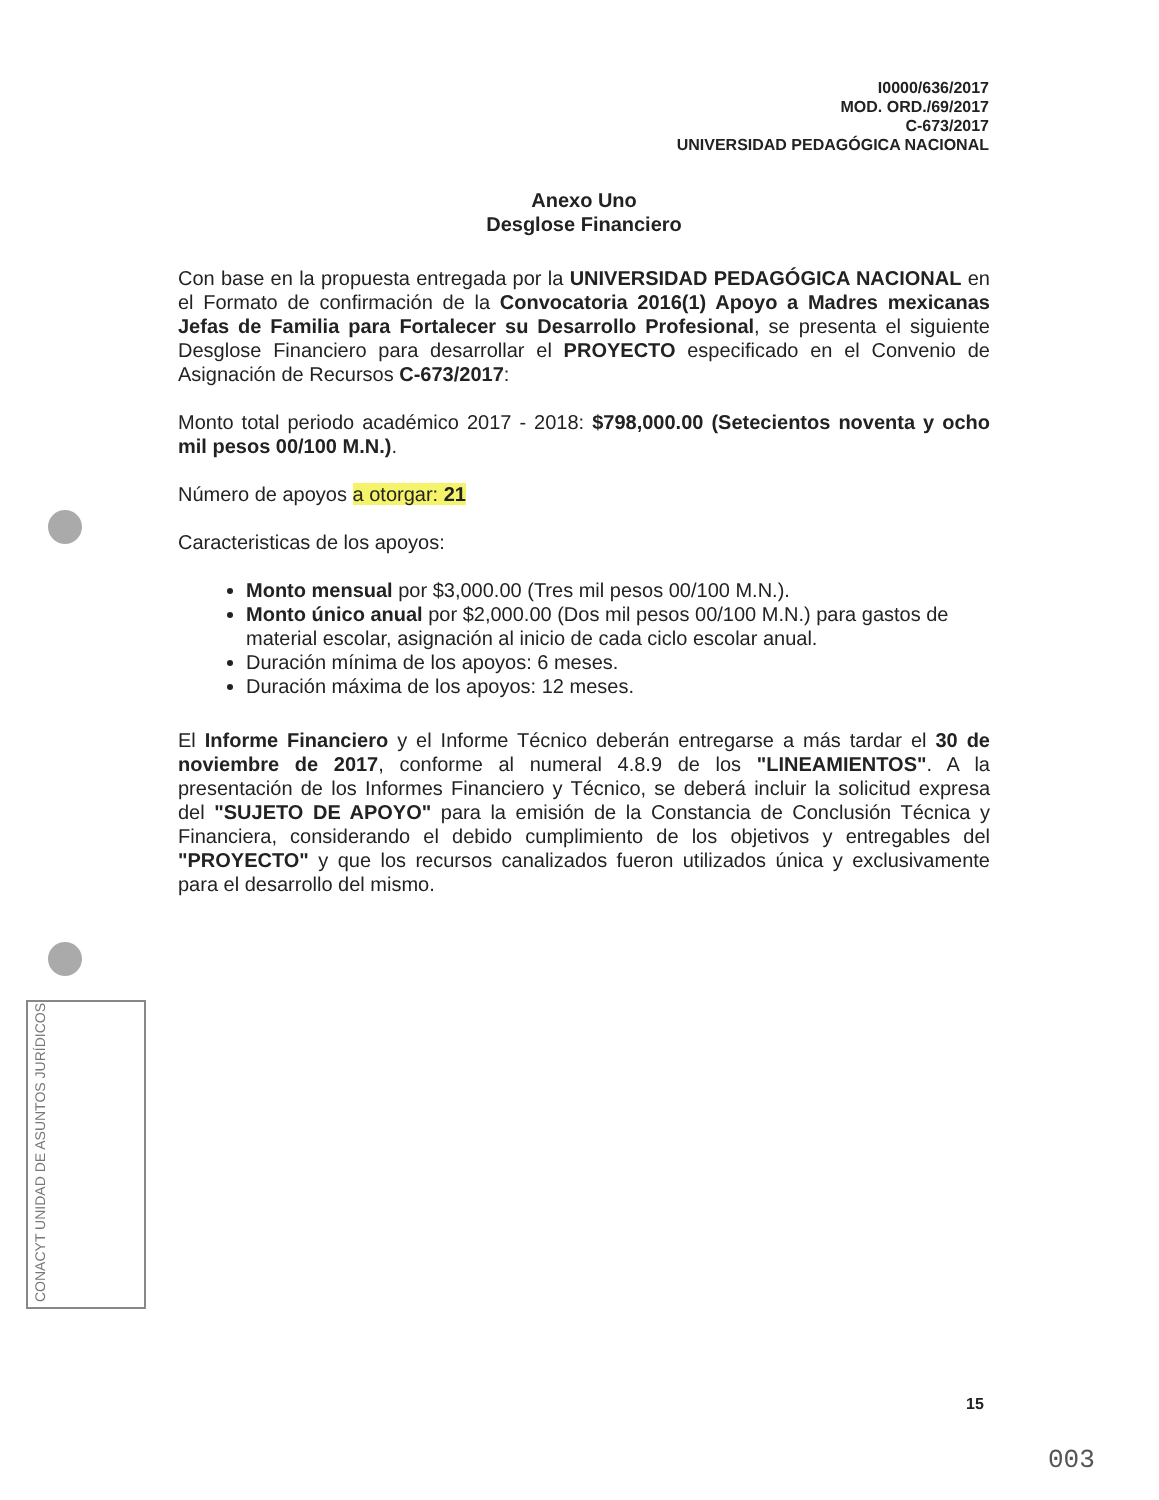I0000/636/2017
MOD. ORD./69/2017
C-673/2017
UNIVERSIDAD PEDAGÓGICA NACIONAL
Anexo Uno
Desglose Financiero
Con base en la propuesta entregada por la UNIVERSIDAD PEDAGÓGICA NACIONAL en el Formato de confirmación de la Convocatoria 2016(1) Apoyo a Madres mexicanas Jefas de Familia para Fortalecer su Desarrollo Profesional, se presenta el siguiente Desglose Financiero para desarrollar el PROYECTO especificado en el Convenio de Asignación de Recursos C-673/2017:
Monto total periodo académico 2017 - 2018: $798,000.00 (Setecientos noventa y ocho mil pesos 00/100 M.N.).
Número de apoyos a otorgar: 21
Caracteristicas de los apoyos:
Monto mensual por $3,000.00 (Tres mil pesos 00/100 M.N.).
Monto único anual por $2,000.00 (Dos mil pesos 00/100 M.N.) para gastos de material escolar, asignación al inicio de cada ciclo escolar anual.
Duración mínima de los apoyos: 6 meses.
Duración máxima de los apoyos: 12 meses.
El Informe Financiero y el Informe Técnico deberán entregarse a más tardar el 30 de noviembre de 2017, conforme al numeral 4.8.9 de los "LINEAMIENTOS". A la presentación de los Informes Financiero y Técnico, se deberá incluir la solicitud expresa del "SUJETO DE APOYO" para la emisión de la Constancia de Conclusión Técnica y Financiera, considerando el debido cumplimiento de los objetivos y entregables del "PROYECTO" y que los recursos canalizados fueron utilizados única y exclusivamente para el desarrollo del mismo.
CONACYT UNIDAD DE ASUNTOS JURÍDICOS
15
003